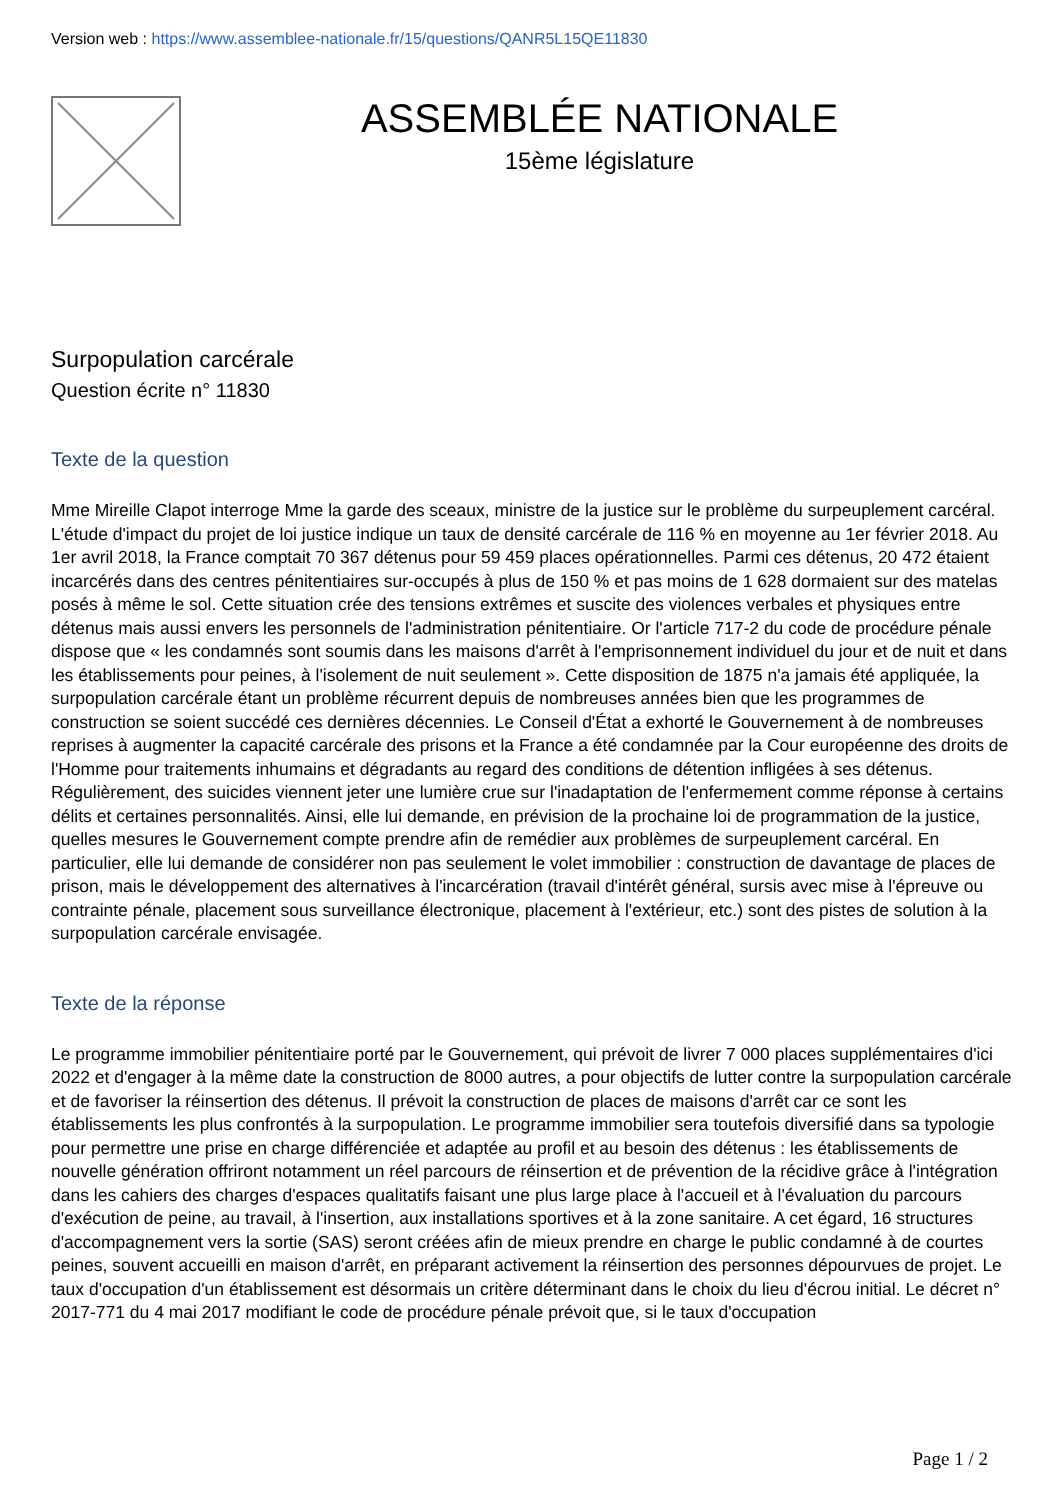Version web : https://www.assemblee-nationale.fr/15/questions/QANR5L15QE11830
ASSEMBLÉE NATIONALE
15ème législature
Surpopulation carcérale
Question écrite n° 11830
Texte de la question
Mme Mireille Clapot interroge Mme la garde des sceaux, ministre de la justice sur le problème du surpeuplement carcéral. L'étude d'impact du projet de loi justice indique un taux de densité carcérale de 116 % en moyenne au 1er février 2018. Au 1er avril 2018, la France comptait 70 367 détenus pour 59 459 places opérationnelles. Parmi ces détenus, 20 472 étaient incarcérés dans des centres pénitentiaires sur-occupés à plus de 150 % et pas moins de 1 628 dormaient sur des matelas posés à même le sol. Cette situation crée des tensions extrêmes et suscite des violences verbales et physiques entre détenus mais aussi envers les personnels de l'administration pénitentiaire. Or l'article 717-2 du code de procédure pénale dispose que « les condamnés sont soumis dans les maisons d'arrêt à l'emprisonnement individuel du jour et de nuit et dans les établissements pour peines, à l'isolement de nuit seulement ». Cette disposition de 1875 n'a jamais été appliquée, la surpopulation carcérale étant un problème récurrent depuis de nombreuses années bien que les programmes de construction se soient succédé ces dernières décennies. Le Conseil d'État a exhorté le Gouvernement à de nombreuses reprises à augmenter la capacité carcérale des prisons et la France a été condamnée par la Cour européenne des droits de l'Homme pour traitements inhumains et dégradants au regard des conditions de détention infligées à ses détenus. Régulièrement, des suicides viennent jeter une lumière crue sur l'inadaptation de l'enfermement comme réponse à certains délits et certaines personnalités. Ainsi, elle lui demande, en prévision de la prochaine loi de programmation de la justice, quelles mesures le Gouvernement compte prendre afin de remédier aux problèmes de surpeuplement carcéral. En particulier, elle lui demande de considérer non pas seulement le volet immobilier : construction de davantage de places de prison, mais le développement des alternatives à l'incarcération (travail d'intérêt général, sursis avec mise à l'épreuve ou contrainte pénale, placement sous surveillance électronique, placement à l'extérieur, etc.) sont des pistes de solution à la surpopulation carcérale envisagée.
Texte de la réponse
Le programme immobilier pénitentiaire porté par le Gouvernement, qui prévoit de livrer 7 000 places supplémentaires d'ici 2022 et d'engager à la même date la construction de 8000 autres, a pour objectifs de lutter contre la surpopulation carcérale et de favoriser la réinsertion des détenus. Il prévoit la construction de places de maisons d'arrêt car ce sont les établissements les plus confrontés à la surpopulation. Le programme immobilier sera toutefois diversifié dans sa typologie pour permettre une prise en charge différenciée et adaptée au profil et au besoin des détenus : les établissements de nouvelle génération offriront notamment un réel parcours de réinsertion et de prévention de la récidive grâce à l'intégration dans les cahiers des charges d'espaces qualitatifs faisant une plus large place à l'accueil et à l'évaluation du parcours d'exécution de peine, au travail, à l'insertion, aux installations sportives et à la zone sanitaire. A cet égard, 16 structures d'accompagnement vers la sortie (SAS) seront créées afin de mieux prendre en charge le public condamné à de courtes peines, souvent accueilli en maison d'arrêt, en préparant activement la réinsertion des personnes dépourvues de projet. Le taux d'occupation d'un établissement est désormais un critère déterminant dans le choix du lieu d'écrou initial. Le décret n° 2017-771 du 4 mai 2017 modifiant le code de procédure pénale prévoit que, si le taux d'occupation
Page 1 / 2